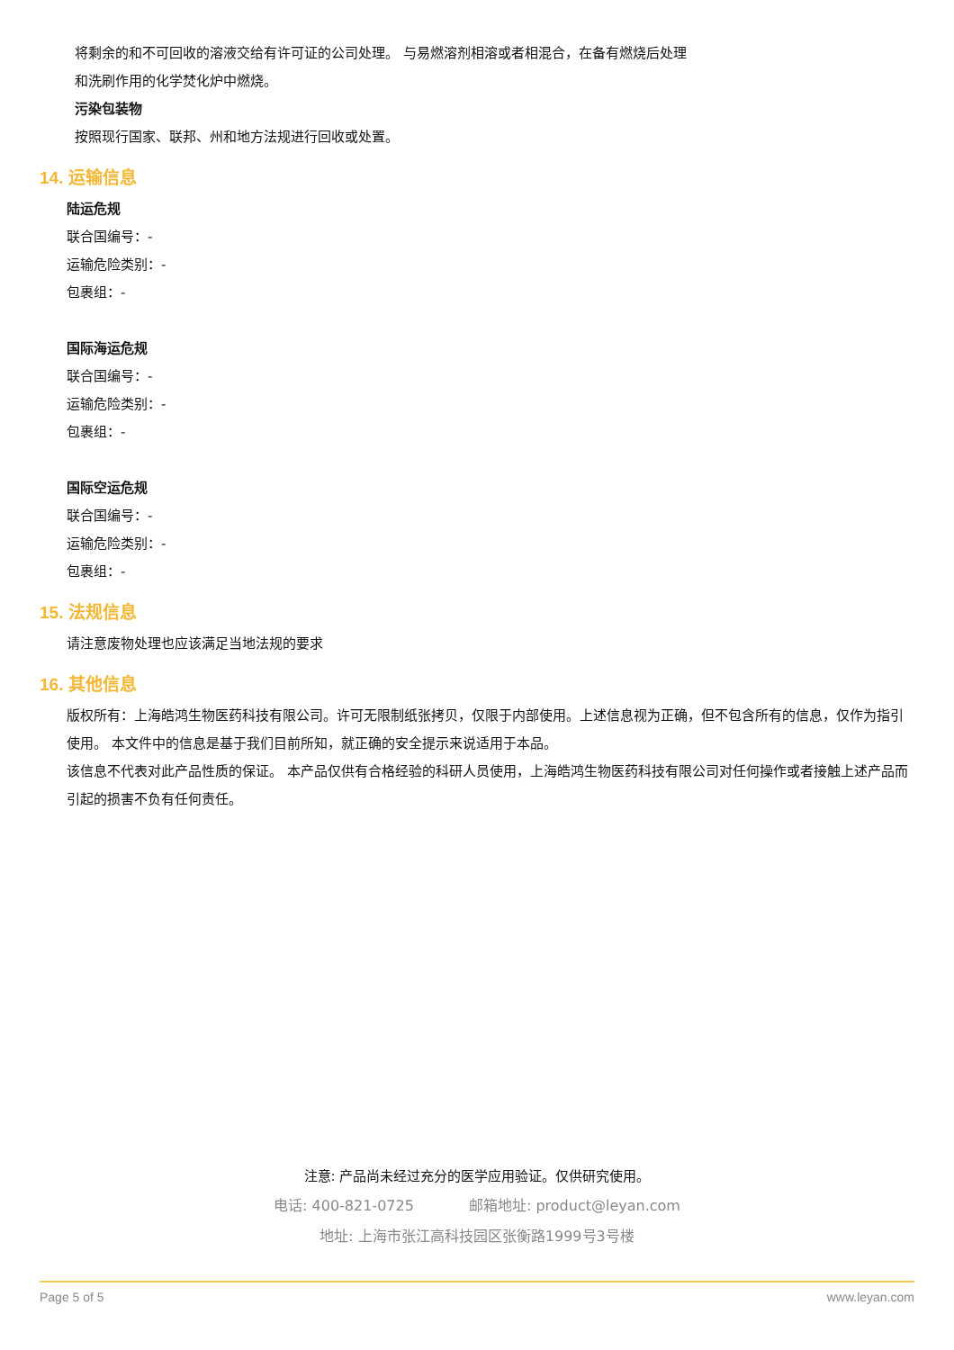将剩余的和不可回收的溶液交给有许可证的公司处理。 与易燃溶剂相溶或者相混合，在备有燃烧后处理
和洗刷作用的化学焚化炉中燃烧。
污染包装物
按照现行国家、联邦、州和地方法规进行回收或处置。
14. 运输信息
陆运危规
联合国编号：-
运输危险类别：-
包裹组：-
国际海运危规
联合国编号：-
运输危险类别：-
包裹组：-
国际空运危规
联合国编号：-
运输危险类别：-
包裹组：-
15. 法规信息
请注意废物处理也应该满足当地法规的要求
16. 其他信息
版权所有：上海皓鸿生物医药科技有限公司。许可无限制纸张拷贝，仅限于内部使用。上述信息视为正确，但不包含所有的信息，仅作为指引使用。 本文件中的信息是基于我们目前所知，就正确的安全提示来说适用于本品。
该信息不代表对此产品性质的保证。 本产品仅供有合格经验的科研人员使用，上海皓鸿生物医药科技有限公司对任何操作或者接触上述产品而引起的损害不负有任何责任。
注意: 产品尚未经过充分的医学应用验证。仅供研究使用。
电话: 400-821-0725 邮箱地址: product@leyan.com
地址: 上海市张江高科技园区张衡路1999号3号楼
Page 5 of 5 www.leyan.com